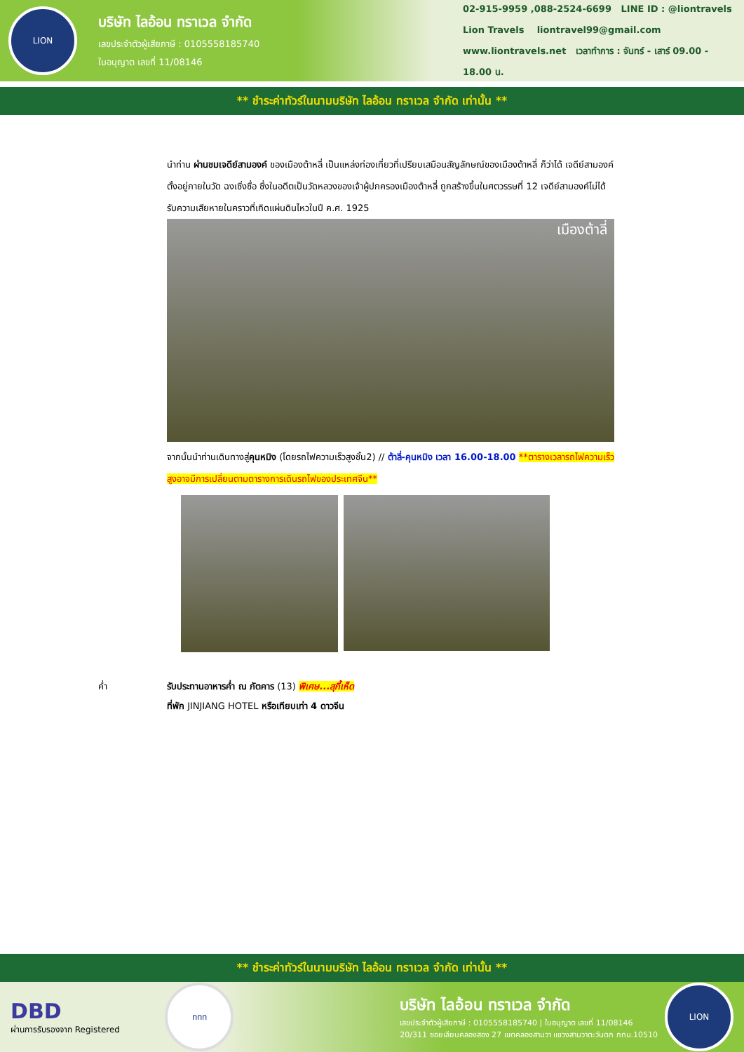LION
บริษัท ไลอ้อน ทราเวล จำกัด
เลขประจำตัวผู้เสียภาษี : 0105558185740
ใบอนุญาต เลขที่ 11/08146
02-915-9959 ,088-2524-6699 LINE ID : @liontravels
Lion Travels liontravel99@gmail.com
www.liontravels.net เวลาทำการ : จันทร์ - เสาร์ 09.00 - 18.00 น.
** ชำระค่าทัวร์ในนามบริษัท ไลอ้อน ทราเวล จำกัด เท่านั้น **
นำท่าน ผ่านชมเจดีย์สามองค์ ของเมืองต้าหลี่ เป็นแหล่งท่องเที่ยวที่เปรียบเสมือนสัญลักษณ์ของเมืองต้าหลี่ ก็ว่าได้ เจดีย์สามองค์ตั้งอยู่ภายในวัด ฉงเซิ่งซื่อ ซึ่งในอดีตเป็นวัดหลวงของเจ้าผู้ปกครองเมืองต้าหลี่ ถูกสร้างขึ้นในศตวรรษที่ 12 เจดีย์สามองค์ไม่ได้รับความเสียหายในคราวที่เกิดแผ่นดินไหวในปี ค.ศ. 1925
เมืองต้าลี่
จากนั้นนำท่านเดินทางสู่คุนหมิง (โดยรถไฟความเร็วสูงชั้น2) // ต้าลี่-คุนหมิง เวลา 16.00-18.00 **ตารางเวลารถไฟความเร็วสูงอาจมีการเปลี่ยนตามตารางการเดินรถไฟของประเทศจีน**
ค่ำ รับประทานอาหารค่ำ ณ ภัตคาร (13) พิเศษ...สุกี้เห็ด
ที่พัก JINJIANG HOTEL หรือเทียบเท่า 4 ดาวจีน
** ชำระค่าทัวร์ในนามบริษัท ไลอ้อน ทราเวล จำกัด เท่านั้น **
DBD
ผ่านการรับรองจาก Registered
ททท
บริษัท ไลอ้อน ทราเวล จำกัด
เลขประจำตัวผู้เสียภาษี : 0105558185740 | ใบอนุญาต เลขที่ 11/08146
20/311 ซอยเลียบคลองสอง 27 เขตคลองสามวา แขวงสามวาตะวันตก กทม.10510
LION